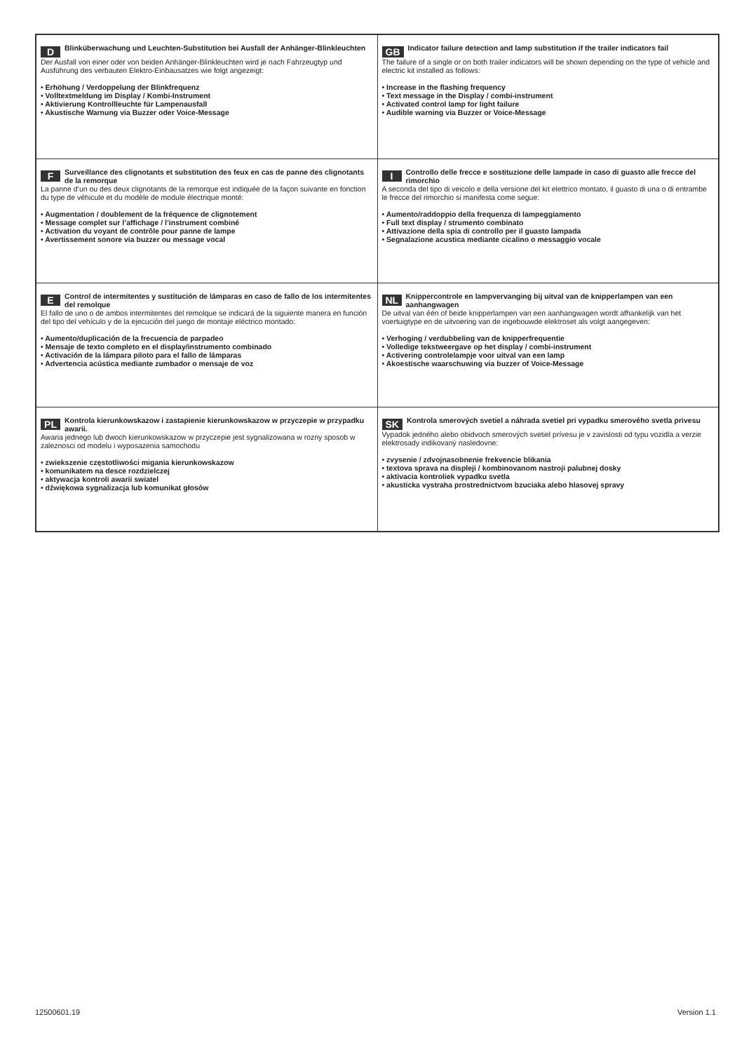| D Blinküberwachung und Leuchten-Substitution bei Ausfall der Anhänger-Blinkleuchten Der Ausfall von einer oder von beiden Anhänger-Blinkleuchten wird je nach Fahrzeugtyp und Ausführung des verbauten Elektro-Einbausatzes wie folgt angezeigt: • Erhöhung / Verdoppelung der Blinkfrequenz • Volltextmeldung im Display / Kombi-Instrument • Aktivierung Kontrollleuchte für Lampenausfall • Akustische Warnung via Buzzer oder Voice-Message | GB Indicator failure detection and lamp substitution if the trailer indicators fail The failure of a single or on both trailer indicators will be shown depending on the type of vehicle and electric kit installed as follows: • Increase in the flashing frequency • Text message in the Display / combi-instrument • Activated control lamp for light failure • Audible warning via Buzzer or Voice-Message |
| F Surveillance des clignotants et substitution des feux en cas de panne des clignotants de la remorque La panne d’un ou des deux clignotants de la remorque est indiquée de la façon suivante en fonction du type de véhicule et du modèle de module électrique monté: • Augmentation / doublement de la fréquence de clignotement • Message complet sur l’affichage / l’instrument combiné • Activation du voyant de contrôle pour panne de lampe • Avertissement sonore via buzzer ou message vocal | I Controllo delle frecce e sostituzione delle lampade in caso di guasto alle frecce del rimorchio A seconda del tipo di veicolo e della versione del kit elettrico montato, il guasto di una o di entrambe le frecce del rimorchio si manifesta come segue: • Aumento/raddoppio della frequenza di lampeggiamento • Full text display / strumento combinato • Attivazione della spia di controllo per il guasto lampada • Segnalazione acustica mediante cicalino o messaggio vocale |
| E Control de intermitentes y sustitución de lámparas en caso de fallo de los intermitentes del remolque El fallo de uno o de ambos intermitentes del remolque se indicará de la siguiente manera en función del tipo del vehículo y de la ejecución del juego de montaje eléctrico montado: • Aumento/duplicación de la frecuencia de parpadeo • Mensaje de texto completo en el display/instrumento combinado • Activación de la lámpara piloto para el fallo de lámparas • Advertencia acústica mediante zumbador o mensaje de voz | NL Knippercontrole en lampvervanging bij uitval van de knipperlampen van een aanhangwagen De uitval van één of beide knipperlampen van een aanhangwagen wordt afhankelijk van het voertuigtype en de uitvoering van de ingebouwde elektroset als volgt aangegeven: • Verhoging / verdubbeling van de knipperfrequentie • Volledige tekstweergave op het display / combi-instrument • Activering controlelampje voor uitval van een lamp • Akoestische waarschuwing via buzzer of Voice-Message |
| PL Kontrola kierunkowskazow i zastapienie kierunkowskazow w przyczepie w przypadku awarii. Awaria jednego lub dwoch kierunkowskazow w przyczepie jest sygnalizowana w rozny sposob w zaleznosci od modelu i wyposazenia samochodu • zwiekszenie częstotliwości migania kierunkowskazow • komunikatem na desce rozdzielczej • aktywacja kontroli awarii swiatel • dźwiękowa sygnalizacja lub komunikat głosów | SK Kontrola smerových svetiel a náhrada svetiel pri vypadku smerového svetla privesu Vypadok jedného alebo obidvoch smerových svetiel prívesu je v zavislosti od typu vozidla a verzie elektrosady indikovaný nasledovne: • zvysenie / zdvojnasobnenie frekvencie blikania • textova sprava na displeji / kombinovanom nastroji palubnej dosky • aktivacia kontroliek vypadku svetla • akusticka vystraha prostrednictvom bzuciaka alebo hlasovej spravy |
12500601.19 Version 1.1